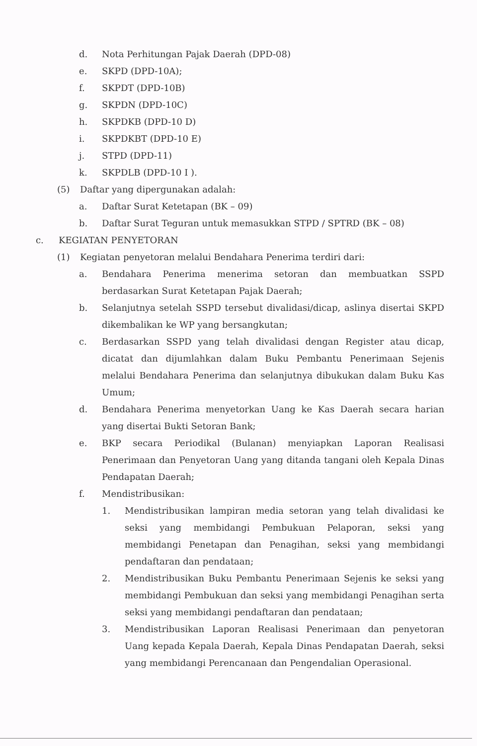d. Nota Perhitungan Pajak Daerah (DPD-08)
e. SKPD (DPD-10A);
f. SKPDT (DPD-10B)
g. SKPDN (DPD-10C)
h. SKPDKB (DPD-10 D)
i. SKPDKBT (DPD-10 E)
j. STPD (DPD-11)
k. SKPDLB (DPD-10 I ).
(5) Daftar yang dipergunakan adalah:
a. Daftar Surat Ketetapan (BK – 09)
b. Daftar Surat Teguran untuk memasukkan STPD / SPTRD (BK – 08)
c. KEGIATAN PENYETORAN
(1) Kegiatan penyetoran melalui Bendahara Penerima terdiri dari:
a. Bendahara Penerima menerima setoran dan membuatkan SSPD berdasarkan Surat Ketetapan Pajak Daerah;
b. Selanjutnya setelah SSPD tersebut divalidasi/dicap, aslinya disertai SKPD dikembalikan ke WP yang bersangkutan;
c. Berdasarkan SSPD yang telah divalidasi dengan Register atau dicap, dicatat dan dijumlahkan dalam Buku Pembantu Penerimaan Sejenis melalui Bendahara Penerima dan selanjutnya dibukukan dalam Buku Kas Umum;
d. Bendahara Penerima menyetorkan Uang ke Kas Daerah secara harian yang disertai Bukti Setoran Bank;
e. BKP secara Periodikal (Bulanan) menyiapkan Laporan Realisasi Penerimaan dan Penyetoran Uang yang ditanda tangani oleh Kepala Dinas Pendapatan Daerah;
f. Mendistribusikan:
1. Mendistribusikan lampiran media setoran yang telah divalidasi ke seksi yang membidangi Pembukuan Pelaporan, seksi yang membidangi Penetapan dan Penagihan, seksi yang membidangi pendaftaran dan pendataan;
2. Mendistribusikan Buku Pembantu Penerimaan Sejenis ke seksi yang membidangi Pembukuan dan seksi yang membidangi Penagihan serta seksi yang membidangi pendaftaran dan pendataan;
3. Mendistribusikan Laporan Realisasi Penerimaan dan penyetoran Uang kepada Kepala Daerah, Kepala Dinas Pendapatan Daerah, seksi yang membidangi Perencanaan dan Pengendalian Operasional.